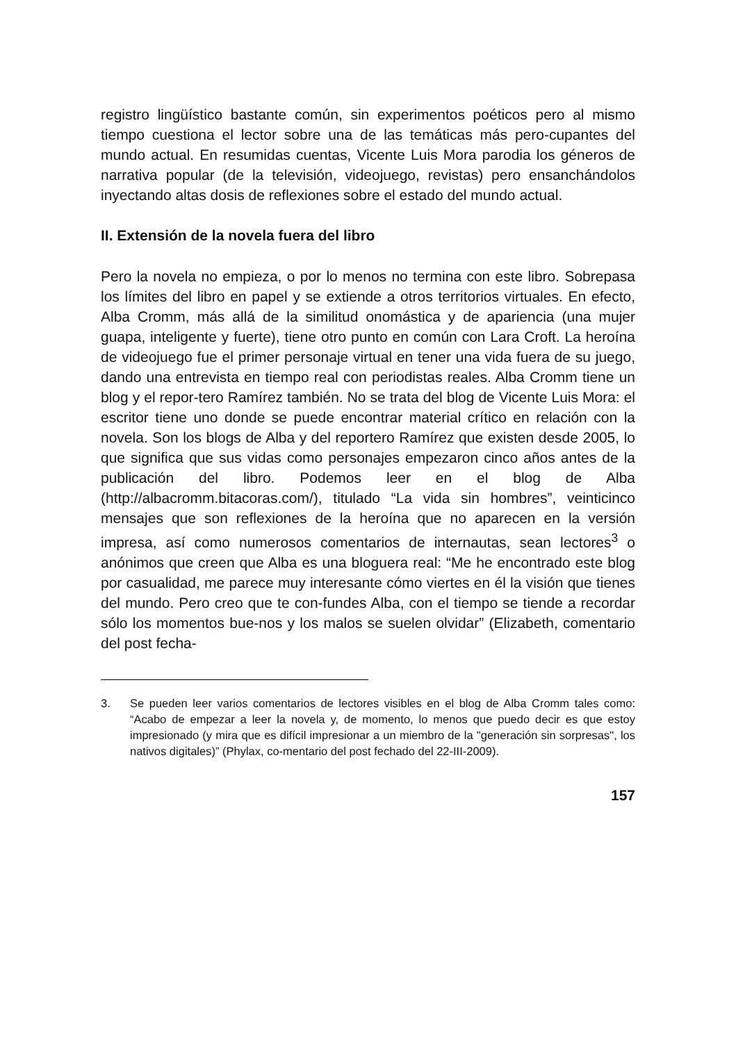registro lingüístico bastante común, sin experimentos poéticos pero al mismo tiempo cuestiona el lector sobre una de las temáticas más pero-cupantes del mundo actual. En resumidas cuentas, Vicente Luis Mora parodia los géneros de narrativa popular (de la televisión, videojuego, revistas) pero ensanchándolos inyectando altas dosis de reflexiones sobre el estado del mundo actual.
II. Extensión de la novela fuera del libro
Pero la novela no empieza, o por lo menos no termina con este libro. Sobrepasa los límites del libro en papel y se extiende a otros territorios virtuales. En efecto, Alba Cromm, más allá de la similitud onomástica y de apariencia (una mujer guapa, inteligente y fuerte), tiene otro punto en común con Lara Croft. La heroína de videojuego fue el primer personaje virtual en tener una vida fuera de su juego, dando una entrevista en tiempo real con periodistas reales. Alba Cromm tiene un blog y el repor-tero Ramírez también. No se trata del blog de Vicente Luis Mora: el escritor tiene uno donde se puede encontrar material crítico en relación con la novela. Son los blogs de Alba y del reportero Ramírez que existen desde 2005, lo que significa que sus vidas como personajes empezaron cinco años antes de la publicación del libro. Podemos leer en el blog de Alba (http://albacromm.bitacoras.com/), titulado “La vida sin hombres”, veinticinco mensajes que son reflexiones de la heroína que no aparecen en la versión impresa, así como numerosos comentarios de internautas, sean lectores<sup>3</sup> o anónimos que creen que Alba es una bloguera real: “Me he encontrado este blog por casualidad, me parece muy interesante cómo viertes en él la visión que tienes del mundo. Pero creo que te con-fundes Alba, con el tiempo se tiende a recordar sólo los momentos bue-nos y los malos se suelen olvidar” (Elizabeth, comentario del post fecha-
3. Se pueden leer varios comentarios de lectores visibles en el blog de Alba Cromm tales como: “Acabo de empezar a leer la novela y, de momento, lo menos que puedo decir es que estoy impresionado (y mira que es difícil impresionar a un miembro de la "generación sin sorpresas", los nativos digitales)” (Phylax, co-mentario del post fechado del 22-III-2009).
157